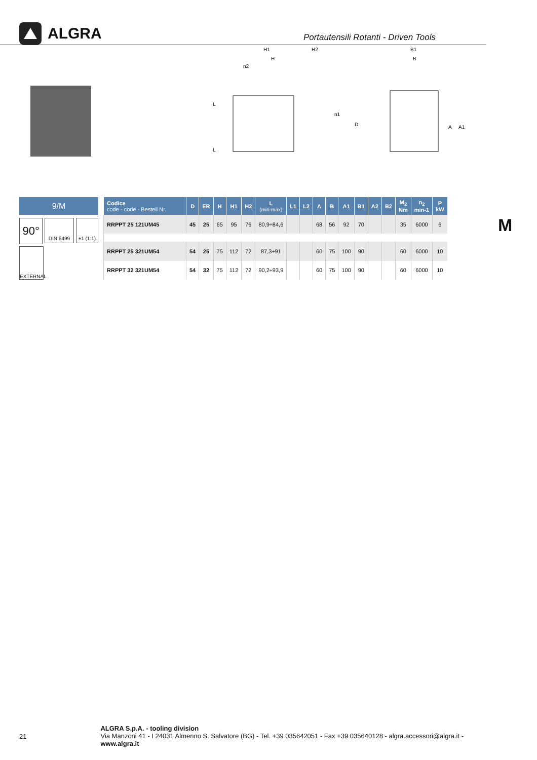ALGRA
Portautensili Rotanti - Driven Tools
H1
H
H2
L
L
D
n2
n1
B1
B
A
A1
9/M
90°
DIN 6499 ±1 (1:1)
EXTERNAL
| Codice code - code - Bestell Nr. | D | ER | H | H1 | H2 | L (min-max) | L1 | L2 | A | B | A1 | B1 | A2 | B2 | M<sub>2</sub> Nm | n<sub>2</sub> min-1 | P kW |
| --- | --- | --- | --- | --- | --- | --- | --- | --- | --- | --- | --- | --- | --- | --- | --- | --- | --- |
| RRPPT 25 121UM45 | 45 | 25 | 65 | 95 | 76 | 80,9÷84,6 | | | 68 | 56 | 92 | 70 | | | 35 | 6000 | 6 |
| RRPPT 25 321UM54 | 54 | 25 | 75 | 112 | 72 | 87,3÷91 | | | 60 | 75 | 100 | 90 | | | 60 | 6000 | 10 |
| RRPPT 32 321UM54 | 54 | 32 | 75 | 112 | 72 | 90,2÷93,9 | | | 60 | 75 | 100 | 90 | | | 60 | 6000 | 10 |
M
21
ALGRA S.p.A. - tooling division
Via Manzoni 41 - I 24031 Almenno S. Salvatore (BG) - Tel. +39 035642051 - Fax +39 035640128 - algra.accessori@algra.it - www.algra.it